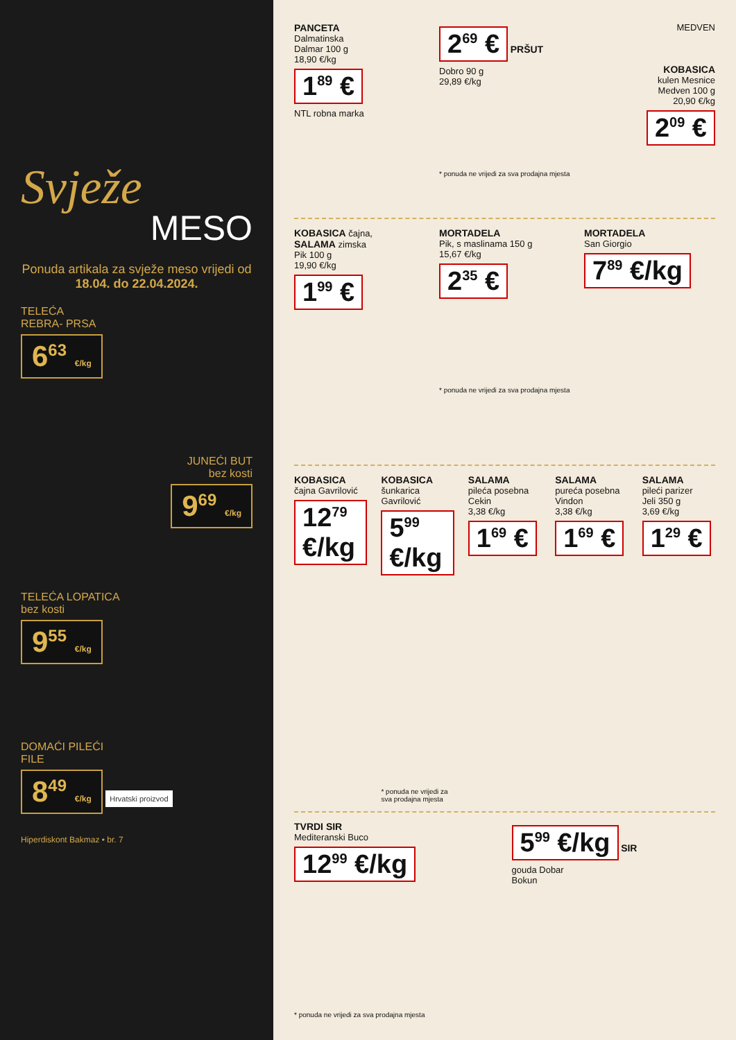Svježe
MESO
Ponuda artikala za svježe meso vrijedi od 18.04. do 22.04.2024.
TELEĆA
REBRA- PRSA
6<sup>63</sup> €/kg
JUNEĆI BUT
bez kosti
9<sup>69</sup> €/kg
TELEĆA LOPATICA
bez kosti
9<sup>55</sup> €/kg
DOMAĆI PILEĆI
FILE
8<sup>49</sup> €/kg Hrvatski proizvod
Hiperdiskont Bakmaz • br. 7
PANCETA
Dalmatinska
Dalmar 100 g
18,90 €/kg
1<sup>89</sup> €
NTL robna marka
2<sup>69</sup> € PRŠUT
Dobro 90 g
29,89 €/kg
* ponuda ne vrijedi za sva prodajna mjesta
MEDVEN
KOBASICA
kulen Mesnice
Medven 100 g
20,90 €/kg
2<sup>09</sup> €
KOBASICA čajna,
SALAMA zimska
Pik 100 g
19,90 €/kg
1<sup>99</sup> €
MORTADELA
Pik, s maslinama 150 g
15,67 €/kg
2<sup>35</sup> €
* ponuda ne vrijedi za sva prodajna mjesta
MORTADELA
San Giorgio
7<sup>89</sup> €/kg
KOBASICA
čajna Gavrilović
12<sup>79</sup> €/kg
KOBASICA
šunkarica
Gavrilović
5<sup>99</sup> €/kg
* ponuda ne vrijedi za sva prodajna mjesta
SALAMA
pileća posebna
Cekin
3,38 €/kg
1<sup>69</sup> €
SALAMA
pureća posebna
Vindon
3,38 €/kg
1<sup>69</sup> €
SALAMA
pileći parizer
Jeli 350 g
3,69 €/kg
1<sup>29</sup> €
TVRDI SIR
Mediteranski Buco
12<sup>99</sup> €/kg
* ponuda ne vrijedi za sva prodajna mjesta
5<sup>99</sup> €/kg SIR
gouda Dobar
Bokun